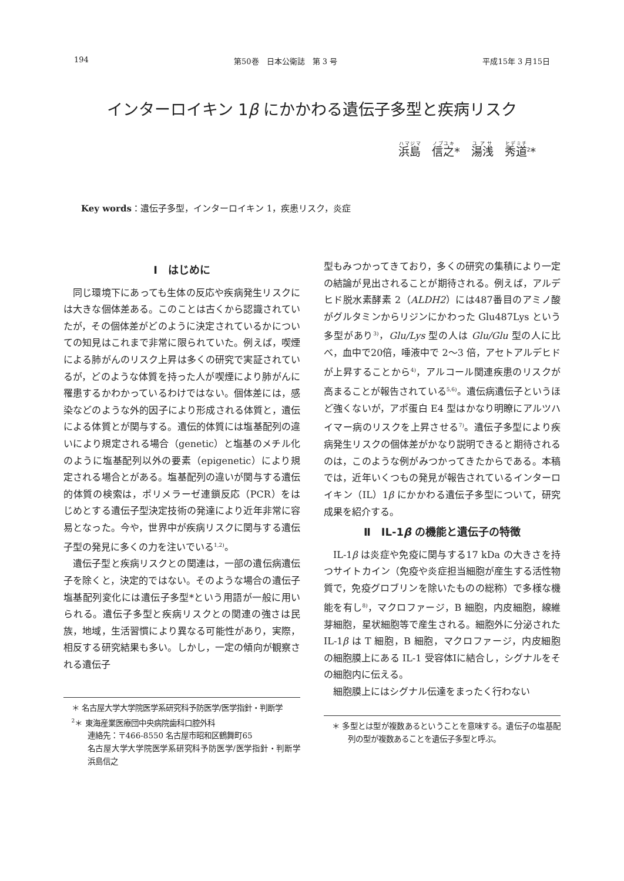194 第50巻　日本公衛誌　第 3 号 平成15年 3 月15日
インターロイキン 1β にかかわる遺伝子多型と疾病リスク
浜島　信之*　湯浅　秀道<sup>2</sup>*
Key words：遺伝子多型，インターロイキン 1，疾患リスク，炎症
Ⅰ　はじめに
同じ環境下にあっても生体の反応や疾病発生リスクには大きな個体差ある。このことは古くから認識されていたが，その個体差がどのように決定されているかについての知見はこれまで非常に限られていた。例えば，喫煙による肺がんのリスク上昇は多くの研究で実証されているが，どのような体質を持った人が喫煙により肺がんに罹患するかわかっているわけではない。個体差には，感染などのような外的因子により形成される体質と，遺伝による体質とが関与する。遺伝的体質には塩基配列の違いにより規定される場合（genetic）と塩基のメチル化のように塩基配列以外の要素（epigenetic）により規定される場合とがある。塩基配列の違いが関与する遺伝的体質の検索は，ポリメラーゼ連鎖反応（PCR）をはじめとする遺伝子型決定技術の発達により近年非常に容易となった。今や，世界中が疾病リスクに関与する遺伝子型の発見に多くの力を注いでいる<sup>1,2)</sup>。
遺伝子型と疾病リスクとの関連は，一部の遺伝病遺伝子を除くと，決定的ではない。そのような場合の遺伝子塩基配列変化には遺伝子多型*という用語が一般に用いられる。遺伝子多型と疾病リスクとの関連の強さは民族，地域，生活習慣により異なる可能性があり，実際，相反する研究結果も多い。しかし，一定の傾向が観察される遺伝子
＊ 名古屋大学大学院医学系研究科予防医学/医学指針・判断学
<sup>2</sup>＊ 東海産業医療団中央病院歯科口腔外科
連絡先：〒466-8550 名古屋市昭和区鶴舞町65
名古屋大学大学院医学系研究科予防医学/医学指針・判断学　浜島信之
型もみつかってきており，多くの研究の集積により一定の結論が見出されることが期待される。例えば，アルデヒド脱水素酵素 2（ALDH2）には487番目のアミノ酸がグルタミンからリジンにかわった Glu487Lys という多型があり<sup>3)</sup>，Glu/Lys 型の人は Glu/Glu 型の人に比べ，血中で20倍，唾液中で 2～3 倍，アセトアルデヒドが上昇することから<sup>4)</sup>，アルコール関連疾患のリスクが高まることが報告されている<sup>5,6)</sup>。遺伝病遺伝子というほど強くないが，アポ蛋白 E4 型はかなり明瞭にアルツハイマー病のリスクを上昇させる<sup>7)</sup>。遺伝子多型により疾病発生リスクの個体差がかなり説明できると期待されるのは，このような例がみつかってきたからである。本稿では，近年いくつもの発見が報告されているインターロイキン（IL）1β にかかわる遺伝子多型について，研究成果を紹介する。
Ⅱ　IL-1β の機能と遺伝子の特徴
IL-1β は炎症や免疫に関与する17 kDa の大きさを持つサイトカイン（免疫や炎症担当細胞が産生する活性物質で，免疫グロブリンを除いたものの総称）で多様な機能を有し<sup>8)</sup>，マクロファージ，B 細胞，内皮細胞，線維芽細胞，星状細胞等で産生される。細胞外に分泌された IL-1β は T 細胞，B 細胞，マクロファージ，内皮細胞の細胞膜上にある IL-1 受容体Ⅰに結合し，シグナルをその細胞内に伝える。
細胞膜上にはシグナル伝達をまったく行わない
＊ 多型とは型が複数あるということを意味する。遺伝子の塩基配列の型が複数あることを遺伝子多型と呼ぶ。